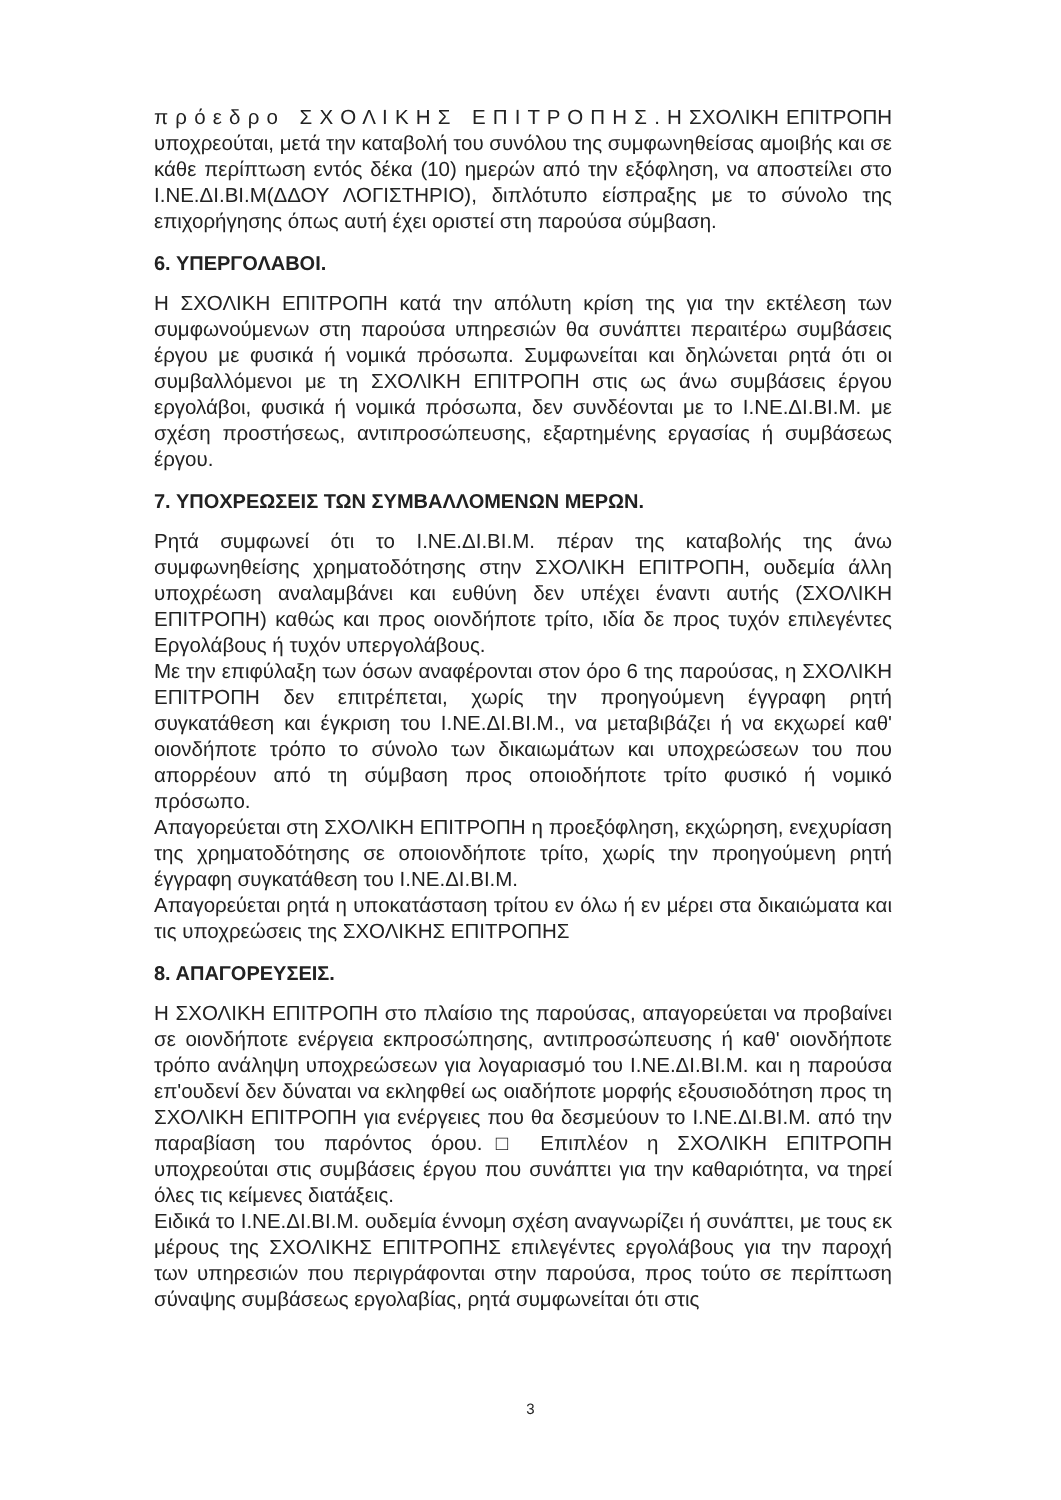π ρ ό ε δ ρ ο Σ Χ Ο Λ Ι Κ Η Σ Ε Π Ι Τ Ρ Ο Π Η Σ . Η ΣΧΟΛΙΚΗ ΕΠΙΤΡΟΠΗ υποχρεούται, μετά την καταβολή του συνόλου της συμφωνηθείσας αμοιβής και σε κάθε περίπτωση εντός δέκα (10) ημερών από την εξόφληση, να αποστείλει στο Ι.ΝΕ.ΔΙ.ΒΙ.Μ(ΔΔΟΥ ΛΟΓΙΣΤΗΡΙΟ), διπλότυπο είσπραξης με το σύνολο της επιχορήγησης όπως αυτή έχει οριστεί στη παρούσα σύμβαση.
6. ΥΠΕΡΓΟΛΑΒΟΙ.
Η ΣΧΟΛΙΚΗ ΕΠΙΤΡΟΠΗ κατά την απόλυτη κρίση της για την εκτέλεση των συμφωνούμενων στη παρούσα υπηρεσιών θα συνάπτει περαιτέρω συμβάσεις έργου με φυσικά ή νομικά πρόσωπα. Συμφωνείται και δηλώνεται ρητά ότι οι συμβαλλόμενοι με τη ΣΧΟΛΙΚΗ ΕΠΙΤΡΟΠΗ στις ως άνω συμβάσεις έργου εργολάβοι, φυσικά ή νομικά πρόσωπα, δεν συνδέονται με το Ι.ΝΕ.ΔΙ.ΒΙ.Μ. με σχέση προστήσεως, αντιπροσώπευσης, εξαρτημένης εργασίας ή συμβάσεως έργου.
7. ΥΠΟΧΡΕΩΣΕΙΣ ΤΩΝ ΣΥΜΒΑΛΛΟΜΕΝΩΝ ΜΕΡΩΝ.
Ρητά συμφωνεί ότι το Ι.ΝΕ.ΔΙ.ΒΙ.Μ. πέραν της καταβολής της άνω συμφωνηθείσης χρηματοδότησης στην ΣΧΟΛΙΚΗ ΕΠΙΤΡΟΠΗ, ουδεμία άλλη υποχρέωση αναλαμβάνει και ευθύνη δεν υπέχει έναντι αυτής (ΣΧΟΛΙΚΗ ΕΠΙΤΡΟΠΗ) καθώς και προς οιονδήποτε τρίτο, ιδία δε προς τυχόν επιλεγέντες Εργολάβους ή τυχόν υπεργολάβους.
Με την επιφύλαξη των όσων αναφέρονται στον όρο 6 της παρούσας, η ΣΧΟΛΙΚΗ ΕΠΙΤΡΟΠΗ δεν επιτρέπεται, χωρίς την προηγούμενη έγγραφη ρητή συγκατάθεση και έγκριση του Ι.ΝΕ.ΔΙ.ΒΙ.Μ., να μεταβιβάζει ή να εκχωρεί καθ' οιονδήποτε τρόπο το σύνολο των δικαιωμάτων και υποχρεώσεων του που απορρέουν από τη σύμβαση προς οποιοδήποτε τρίτο φυσικό ή νομικό πρόσωπο.
Απαγορεύεται στη ΣΧΟΛΙΚΗ ΕΠΙΤΡΟΠΗ η προεξόφληση, εκχώρηση, ενεχυρίαση της χρηματοδότησης σε οποιονδήποτε τρίτο, χωρίς την προηγούμενη ρητή έγγραφη συγκατάθεση του Ι.ΝΕ.ΔΙ.ΒΙ.Μ.
Απαγορεύεται ρητά η υποκατάσταση τρίτου εν όλω ή εν μέρει στα δικαιώματα και τις υποχρεώσεις της ΣΧΟΛΙΚΗΣ ΕΠΙΤΡΟΠΗΣ
8. ΑΠΑΓΟΡΕΥΣΕΙΣ.
Η ΣΧΟΛΙΚΗ ΕΠΙΤΡΟΠΗ στο πλαίσιο της παρούσας, απαγορεύεται να προβαίνει σε οιονδήποτε ενέργεια εκπροσώπησης, αντιπροσώπευσης ή καθ' οιονδήποτε τρόπο ανάληψη υποχρεώσεων για λογαριασμό του Ι.ΝΕ.ΔΙ.ΒΙ.Μ. και η παρούσα επ'ουδενί δεν δύναται να εκληφθεί ως οιαδήποτε μορφής εξουσιοδότηση προς τη ΣΧΟΛΙΚΗ ΕΠΙΤΡΟΠΗ για ενέργειες που θα δεσμεύουν το Ι.ΝΕ.ΔΙ.ΒΙ.Μ. από την παραβίαση του παρόντος όρου.□ Επιπλέον η ΣΧΟΛΙΚΗ ΕΠΙΤΡΟΠΗ υποχρεούται στις συμβάσεις έργου που συνάπτει για την καθαριότητα, να τηρεί όλες τις κείμενες διατάξεις.
Ειδικά το Ι.ΝΕ.ΔΙ.ΒΙ.Μ. ουδεμία έννομη σχέση αναγνωρίζει ή συνάπτει, με τους εκ μέρους της ΣΧΟΛΙΚΗΣ ΕΠΙΤΡΟΠΗΣ επιλεγέντες εργολάβους για την παροχή των υπηρεσιών που περιγράφονται στην παρούσα, προς τούτο σε περίπτωση σύναψης συμβάσεως εργολαβίας, ρητά συμφωνείται ότι στις
3